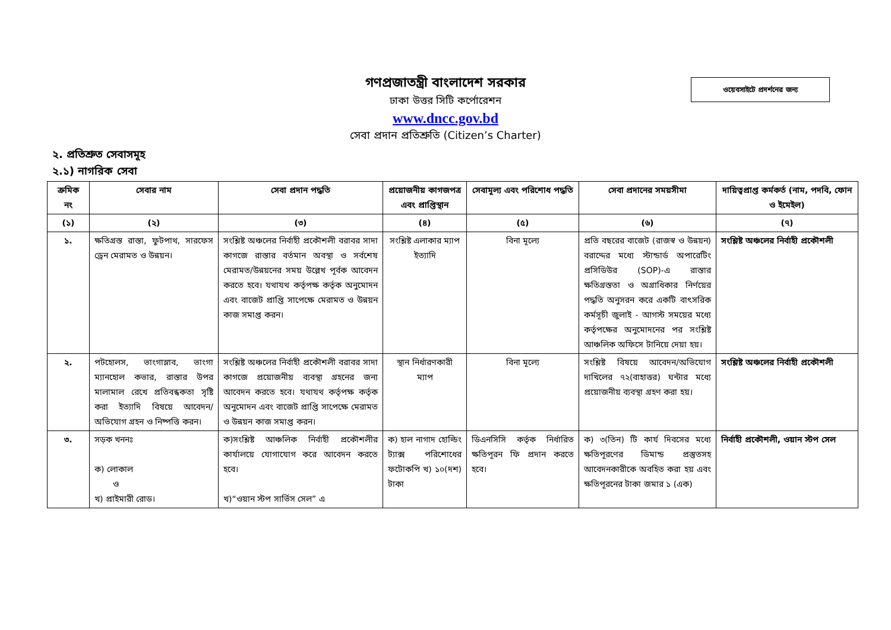ওয়েবসাইটে প্রদর্শনের জন্য
গণপ্রজাতন্ত্রী বাংলাদেশ সরকার
ঢাকা উত্তর সিটি কর্পোরেশন
www.dncc.gov.bd
সেবা প্রদান প্রতিশ্রুতি (Citizen’s Charter)
২. প্রতিশ্রুত সেবাসমূহ
২.১) নাগরিক সেবা
| ক্রমিক নং | সেবার নাম | সেবা প্রদান পদ্ধতি | প্রয়োজনীয় কাগজপত্র এবং প্রাপ্তিস্থান | সেবামূল্য এবং পরিশোধ পদ্ধতি | সেবা প্রদানের সময়সীমা | দায়িত্বপ্রাপ্ত কর্মকর্ত (নাম, পদবি, ফোন ও ইমেইল) |
| --- | --- | --- | --- | --- | --- | --- |
| (১) | (২) | (৩) | (৪) | (৫) | (৬) | (৭) |
| ১. | ক্ষতিগ্রস্ত রাস্তা, ফুটপাথ, সারফেস ড্রেন মেরামত ও উন্নয়ন। | সংশ্লিষ্ট অঞ্চলের নির্বাহী প্রকৌশলী বরাবর সাদা কাগজে রাস্তার বর্তমান অবস্থা ও সর্বশেষ মেরামত/উন্নয়নের সময় উল্লেখ পূর্বক আবেদন করতে হবে। যথাযথ কর্তৃপক্ষ কর্তৃক অনুমোদন এবং বাজেট প্রাপ্তি সাপেক্ষে মেরামত ও উন্নয়ন কাজ সমাপ্ত করন। | সংশ্লিষ্ট এলাকার ম্যাপ ইত্যাদি | বিনা মূল্যে | প্রতি বছরের বাজেট (রাজস্ব ও উন্নয়ন) বরাদ্দের মধ্যে স্টান্ডার্ড অপারেটিং প্রসিডিউর (SOP)-এ রাস্তার ক্ষতিগ্রস্ততা ও অগ্রাধিকার নির্ণয়ের পদ্ধতি অনুসরন করে একটি বাৎসরিক কর্মসূচী জুলাই - আগস্ট সময়ের মধ্যে কর্তৃপক্ষের অনুমোদনের পর সংশ্লিষ্ট আঞ্চলিক অফিসে টানিয়ে দেয়া হয়। | সংশ্লিষ্ট অঞ্চলের নির্বাহী প্রকৌশলী |
| ২. | পটহোলস, ভাংগাস্লাব, ভাংগা ম্যানহোল কভার, রাস্তার উপর মালামাল রেখে প্রতিবন্ধকতা সৃষ্টি করা ইত্যাদি বিষয়ে আবেদন/অভিযোগ গ্রহন ও নিষ্পত্তি করন। | সংশ্লিষ্ট অঞ্চলের নির্বাহী প্রকৌশলী বরাবর সাদা কাগজে প্রয়োজনীয় ব্যবস্থা গ্রহনের জন্য আবেদন করতে হবে। যথাযথ কর্তৃপক্ষ কর্তৃক অনুমোদন এবং বাজেট প্রাপ্তি সাপেক্ষে মেরামত ও উন্নয়ন কাজ সমাপ্ত করন। | স্থান নির্ধারণকারী ম্যাপ | বিনা মূল্যে | সংশ্লিষ্ট বিষয়ে আবেদন/অভিযোগ দাখিলের ৭২(বাহাত্তর) ঘন্টার মধ্যে প্রয়োজনীয় ব্যবস্থা গ্রহণ করা হয়। | সংশ্লিষ্ট অঞ্চলের নির্বাহী প্রকৌশলী |
| ৩. | সড়ক খননঃ ক) লোকাল ও খ) প্রাইমারী রোড। | ক)সংশ্লিষ্ট আঞ্চলিক নির্বাহী প্রকৌশলীর কার্যালয়ে যোগাযোগ করে আবেদন করতে হবে। খ)“ওয়ান স্টপ সার্ভিস সেল” এ | ক) হাল নাগাদ হোল্ডিং ট্যাক্স পরিশোধের ফটোকপি খ) ১০(দশ) টাকা | ডিএনসিসি কর্তৃক নির্ধারিত ক্ষতিপূরন ফি প্রদান করতে হবে। | ক) ৩(তিন) টি কার্য দিবসের মধ্যে ক্ষতিপূরণের ডিমান্ড প্রস্তুতসহ আবেদনকারীকে অবহিত করা হয় এবং ক্ষতিপূরনের টাকা জমার ১ (এক) | নির্বাহী প্রকৌশলী, ওয়ান স্টপ সেল |